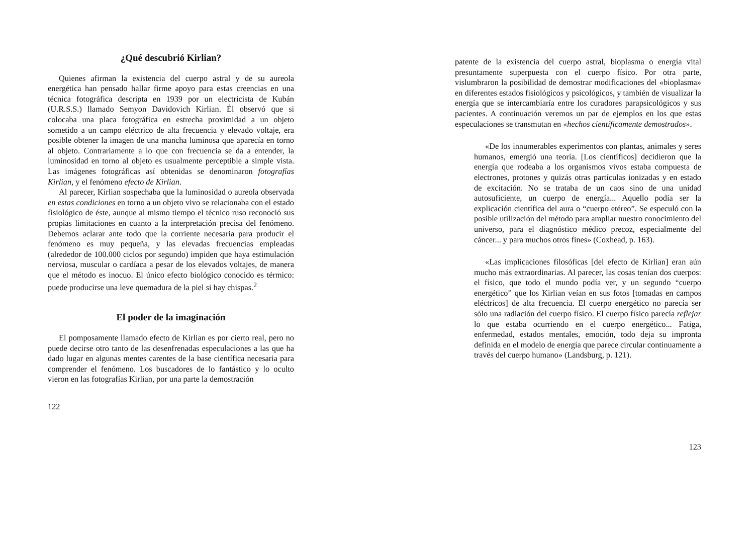¿Qué descubrió Kirlian?
Quienes afirman la existencia del cuerpo astral y de su aureola energética han pensado hallar firme apoyo para estas creencias en una técnica fotográfica descripta en 1939 por un electricista de Kubán (U.R.S.S.) llamado Semyon Davidovich Kirlian. Él observó que si colocaba una placa fotográfica en estrecha proximidad a un objeto sometido a un campo eléctrico de alta frecuencia y elevado voltaje, era posible obtener la imagen de una mancha luminosa que aparecía en torno al objeto. Contrariamente a lo que con frecuencia se da a entender, la luminosidad en torno al objeto es usualmente perceptible a simple vista. Las imágenes fotográficas así obtenidas se denominaron fotografías Kirlian, y el fenómeno efecto de Kirlian.
Al parecer, Kirlian sospechaba que la luminosidad o aureola observada en estas condiciones en torno a un objeto vivo se relacionaba con el estado fisiológico de éste, aunque al mismo tiempo el técnico ruso reconoció sus propias limitaciones en cuanto a la interpretación precisa del fenómeno. Debemos aclarar ante todo que la corriente necesaria para producir el fenómeno es muy pequeña, y las elevadas frecuencias empleadas (alrededor de 100.000 ciclos por segundo) impiden que haya estimulación nerviosa, muscular o cardíaca a pesar de los elevados voltajes, de manera que el método es inocuo. El único efecto biológico conocido es térmico: puede producirse una leve quemadura de la piel si hay chispas.<sup>2</sup>
El poder de la imaginación
El pomposamente llamado efecto de Kirlian es por cierto real, pero no puede decirse otro tanto de las desenfrenadas especulaciones a las que ha dado lugar en algunas mentes carentes de la base científica necesaria para comprender el fenómeno. Los buscadores de lo fantástico y lo oculto vieron en las fotografías Kirlian, por una parte la demostración
122
patente de la existencia del cuerpo astral, bioplasma o energía vital presuntamente superpuesta con el cuerpo físico. Por otra parte, vislumbraron la posibilidad de demostrar modificaciones del «bioplasma» en diferentes estados fisiológicos y psicológicos, y también de visualizar la energía que se intercambiaría entre los curadores parapsicológicos y sus pacientes. A continuación veremos un par de ejemplos en los que estas especulaciones se transmutan en «hechos científicamente demostrados».
«De los innumerables experimentos con plantas, animales y seres humanos, emergió una teoría. [Los científicos] decidieron que la energía que rodeaba a los organismos vivos estaba compuesta de electrones, protones y quizás otras partículas ionizadas y en estado de excitación. No se trataba de un caos sino de una unidad autosuficiente, un cuerpo de energía... Aquello podía ser la explicación científica del aura o “cuerpo etéreo”. Se especuló con la posible utilización del método para ampliar nuestro conocimiento del universo, para el diagnóstico médico precoz, especialmente del cáncer... y para muchos otros fines» (Coxhead, p. 163).
«Las implicaciones filosóficas [del efecto de Kirlian] eran aún mucho más extraordinarias. Al parecer, las cosas tenían dos cuerpos: el físico, que todo el mundo podía ver, y un segundo “cuerpo energético” que los Kirlian veían en sus fotos [tomadas en campos eléctricos] de alta frecuencia. El cuerpo energético no parecía ser sólo una radiación del cuerpo físico. El cuerpo físico parecía reflejar lo que estaba ocurriendo en el cuerpo energético... Fatiga, enfermedad, estados mentales, emoción, todo deja su impronta definida en el modelo de energía que parece circular continuamente a través del cuerpo humano» (Landsburg, p. 121).
123